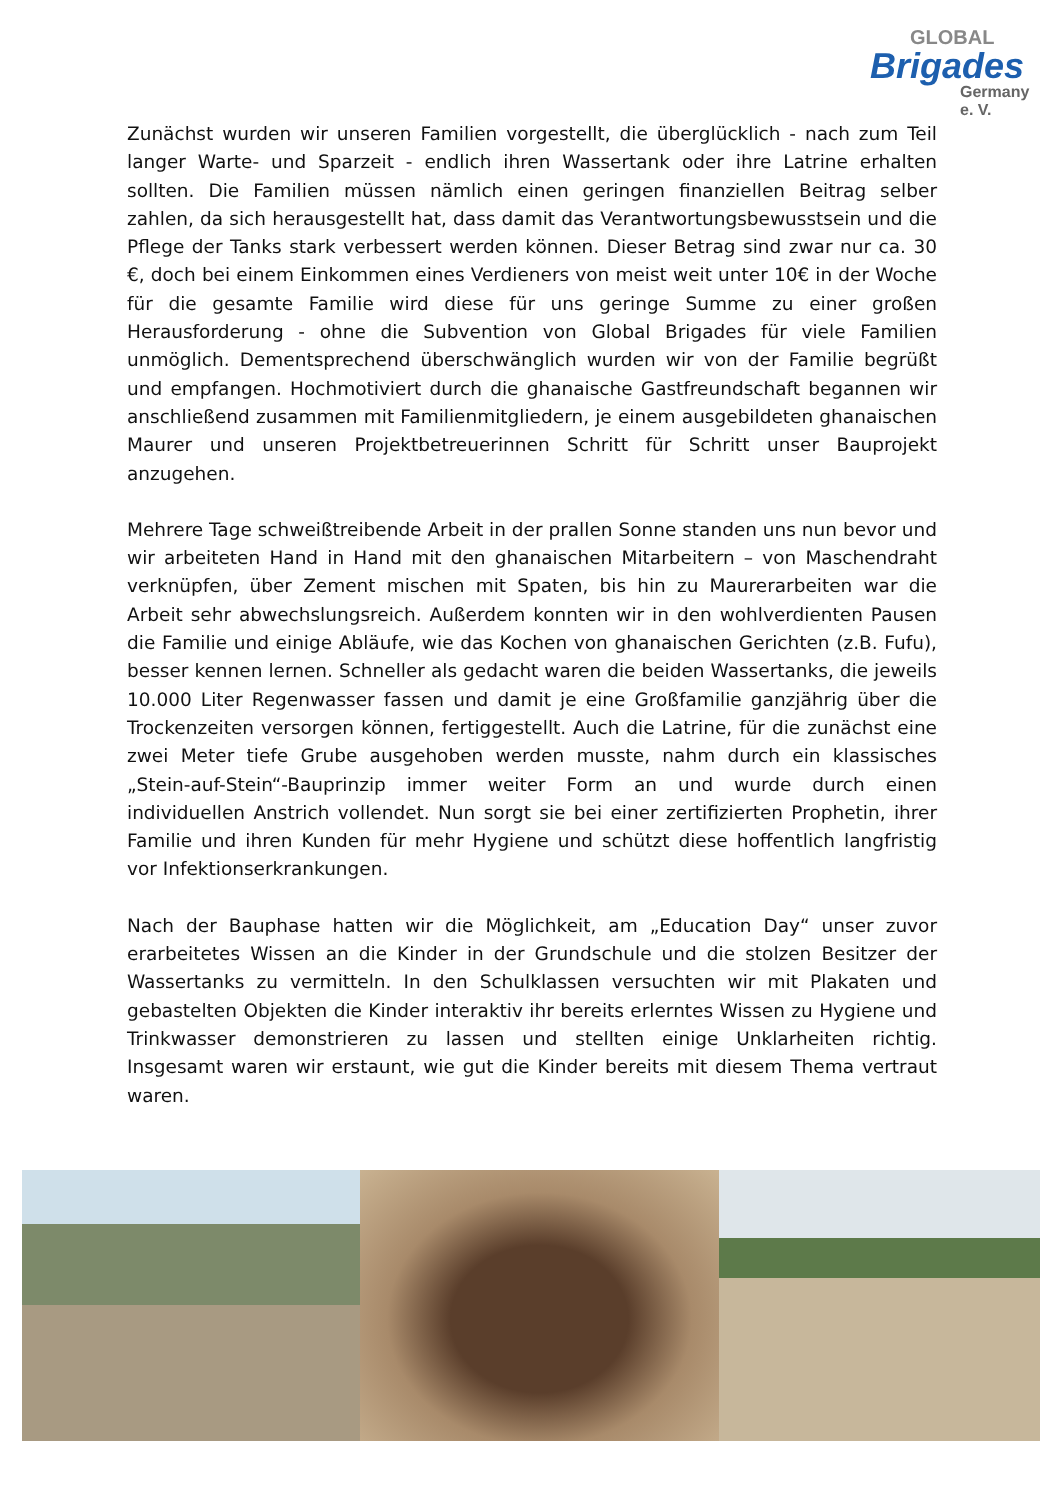GLOBAL
Brigades
Germany e. V.
Zunächst wurden wir unseren Familien vorgestellt, die überglücklich - nach zum Teil langer Warte- und Sparzeit - endlich ihren Wassertank oder ihre Latrine erhalten sollten. Die Familien müssen nämlich einen geringen finanziellen Beitrag selber zahlen, da sich herausgestellt hat, dass damit das Verantwortungsbewusstsein und die Pflege der Tanks stark verbessert werden können. Dieser Betrag sind zwar nur ca. 30 €, doch bei einem Einkommen eines Verdieners von meist weit unter 10€ in der Woche für die gesamte Familie wird diese für uns geringe Summe zu einer großen Herausforderung - ohne die Subvention von Global Brigades für viele Familien unmöglich. Dementsprechend überschwänglich wurden wir von der Familie begrüßt und empfangen. Hochmotiviert durch die ghanaische Gastfreundschaft begannen wir anschließend zusammen mit Familienmitgliedern, je einem ausgebildeten ghanaischen Maurer und unseren Projektbetreuerinnen Schritt für Schritt unser Bauprojekt anzugehen.
Mehrere Tage schweißtreibende Arbeit in der prallen Sonne standen uns nun bevor und wir arbeiteten Hand in Hand mit den ghanaischen Mitarbeitern – von Maschendraht verknüpfen, über Zement mischen mit Spaten, bis hin zu Maurerarbeiten war die Arbeit sehr abwechslungsreich. Außerdem konnten wir in den wohlverdienten Pausen die Familie und einige Abläufe, wie das Kochen von ghanaischen Gerichten (z.B. Fufu), besser kennen lernen. Schneller als gedacht waren die beiden Wassertanks, die jeweils 10.000 Liter Regenwasser fassen und damit je eine Großfamilie ganzjährig über die Trockenzeiten versorgen können, fertiggestellt. Auch die Latrine, für die zunächst eine zwei Meter tiefe Grube ausgehoben werden musste, nahm durch ein klassisches „Stein-auf-Stein“-Bauprinzip immer weiter Form an und wurde durch einen individuellen Anstrich vollendet. Nun sorgt sie bei einer zertifizierten Prophetin, ihrer Familie und ihren Kunden für mehr Hygiene und schützt diese hoffentlich langfristig vor Infektionserkrankungen.
Nach der Bauphase hatten wir die Möglichkeit, am „Education Day“ unser zuvor erarbeitetes Wissen an die Kinder in der Grundschule und die stolzen Besitzer der Wassertanks zu vermitteln. In den Schulklassen versuchten wir mit Plakaten und gebastelten Objekten die Kinder interaktiv ihr bereits erlerntes Wissen zu Hygiene und Trinkwasser demonstrieren zu lassen und stellten einige Unklarheiten richtig. Insgesamt waren wir erstaunt, wie gut die Kinder bereits mit diesem Thema vertraut waren.